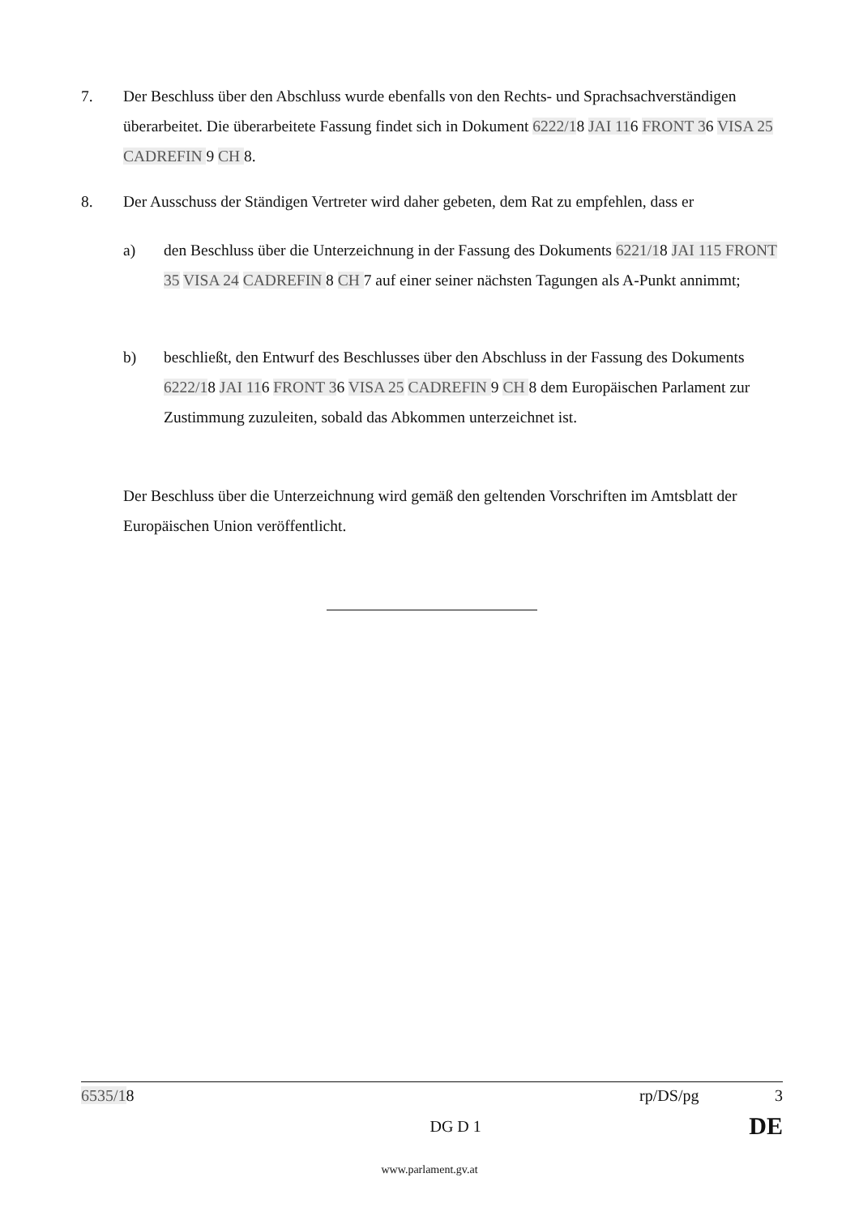7. Der Beschluss über den Abschluss wurde ebenfalls von den Rechts- und Sprachsachverständigen überarbeitet. Die überarbeitete Fassung findet sich in Dokument 6222/18 JAI 116 FRONT 36 VISA 25 CADREFIN 9 CH 8.
8. Der Ausschuss der Ständigen Vertreter wird daher gebeten, dem Rat zu empfehlen, dass er
a) den Beschluss über die Unterzeichnung in der Fassung des Dokuments 6221/18 JAI 115 FRONT 35 VISA 24 CADREFIN 8 CH 7 auf einer seiner nächsten Tagungen als A-Punkt annimmt;
b) beschließt, den Entwurf des Beschlusses über den Abschluss in der Fassung des Dokuments 6222/18 JAI 116 FRONT 36 VISA 25 CADREFIN 9 CH 8 dem Europäischen Parlament zur Zustimmung zuzuleiten, sobald das Abkommen unterzeichnet ist.
Der Beschluss über die Unterzeichnung wird gemäß den geltenden Vorschriften im Amtsblatt der Europäischen Union veröffentlicht.
6535/18 rp/DS/pg 3
DG D 1 DE
www.parlament.gv.at